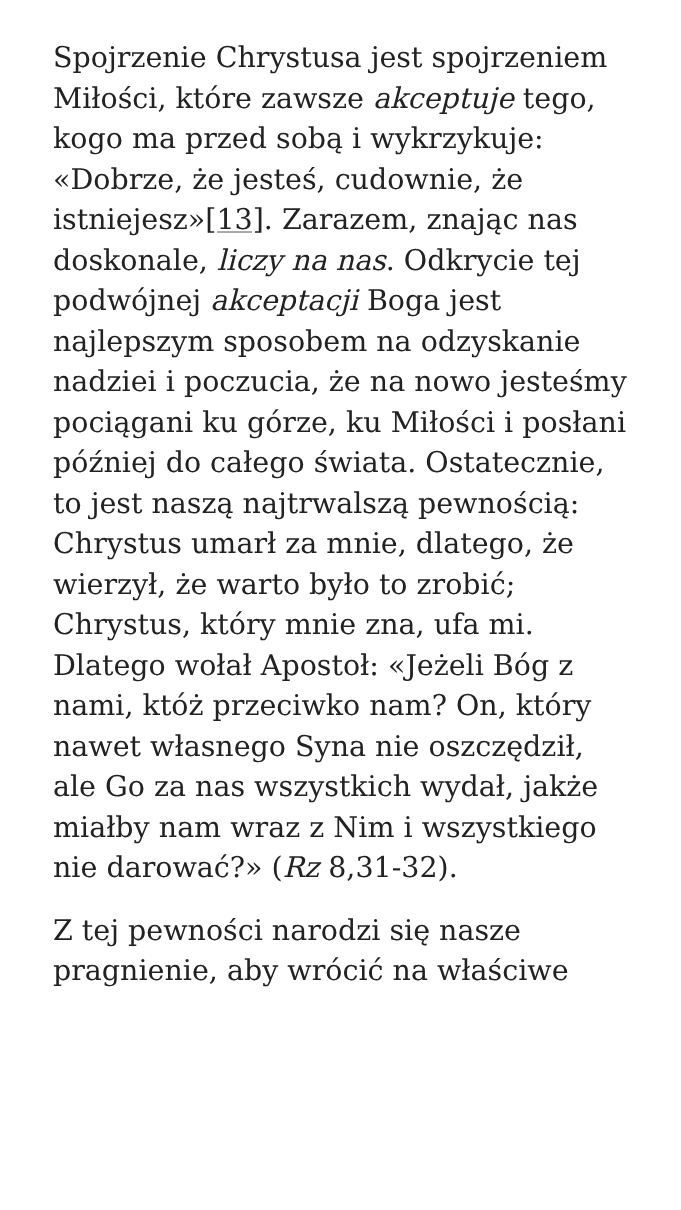Spojrzenie Chrystusa jest spojrzeniem Miłości, które zawsze akceptuje tego, kogo ma przed sobą i wykrzykuje: «Dobrze, że jesteś, cudownie, że istniejesz»[13]. Zarazem, znając nas doskonale, liczy na nas. Odkrycie tej podwójnej akceptacji Boga jest najlepszym sposobem na odzyskanie nadziei i poczucia, że na nowo jesteśmy pociągani ku górze, ku Miłości i posłani później do całego świata. Ostatecznie, to jest naszą najtrwalszą pewnością: Chrystus umarł za mnie, dlatego, że wierzył, że warto było to zrobić; Chrystus, który mnie zna, ufa mi. Dlatego wołał Apostoł: «Jeżeli Bóg z nami, któż przeciwko nam? On, który nawet własnego Syna nie oszczędził, ale Go za nas wszystkich wydał, jakże miałby nam wraz z Nim i wszystkiego nie darować?» (Rz 8,31-32).
Z tej pewności narodzi się nasze pragnienie, aby wrócić na właściwe